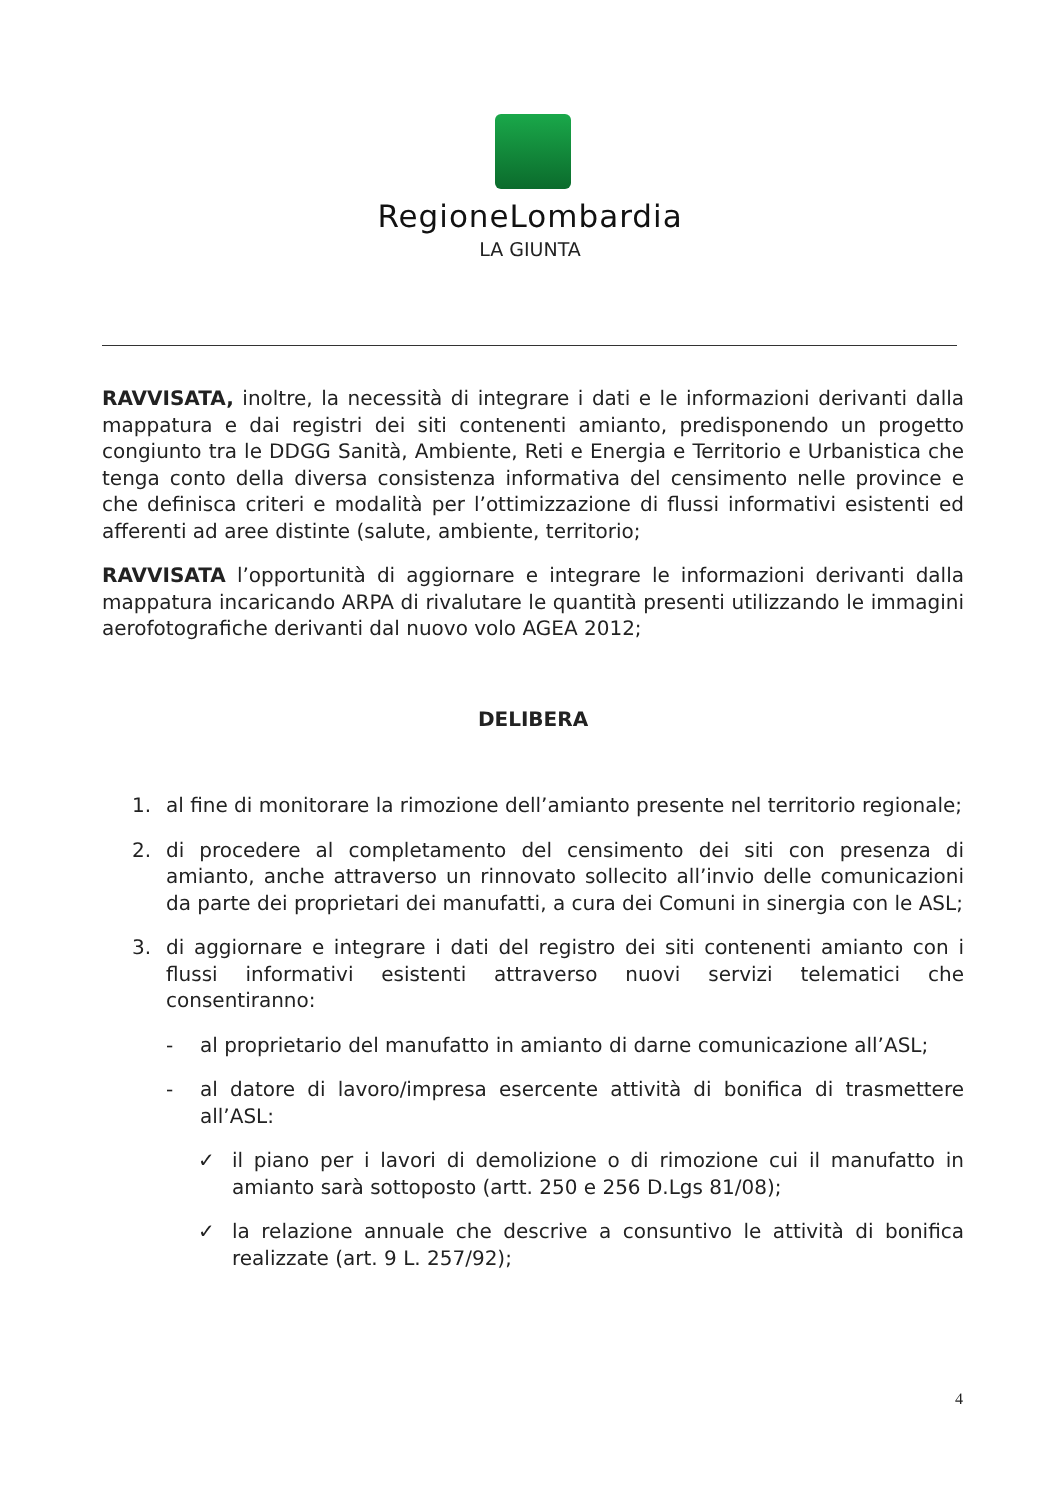RegioneLombardia
LA GIUNTA
RAVVISATA, inoltre, la necessità di integrare i dati e le informazioni derivanti dalla mappatura e dai registri dei siti contenenti amianto, predisponendo un progetto congiunto tra le DDGG Sanità, Ambiente, Reti e Energia e Territorio e Urbanistica che tenga conto della diversa consistenza informativa del censimento nelle province e che definisca criteri e modalità per l’ottimizzazione di flussi informativi esistenti ed afferenti ad aree distinte (salute, ambiente, territorio;
RAVVISATA l’opportunità di aggiornare e integrare le informazioni derivanti dalla mappatura incaricando ARPA di rivalutare le quantità presenti utilizzando le immagini aerofotografiche derivanti dal nuovo volo AGEA 2012;
DELIBERA
1. al fine di monitorare la rimozione dell’amianto presente nel territorio regionale;
2. di procedere al completamento del censimento dei siti con presenza di amianto, anche attraverso un rinnovato sollecito all’invio delle comunicazioni da parte dei proprietari dei manufatti, a cura dei Comuni in sinergia con le ASL;
3. di aggiornare e integrare i dati del registro dei siti contenenti amianto con i flussi informativi esistenti attraverso nuovi servizi telematici che consentiranno:
- al proprietario del manufatto in amianto di darne comunicazione all’ASL;
- al datore di lavoro/impresa esercente attività di bonifica di trasmettere all’ASL:
✓ il piano per i lavori di demolizione o di rimozione cui il manufatto in amianto sarà sottoposto (artt. 250 e 256 D.Lgs 81/08);
✓ la relazione annuale che descrive a consuntivo le attività di bonifica realizzate (art. 9 L. 257/92);
4